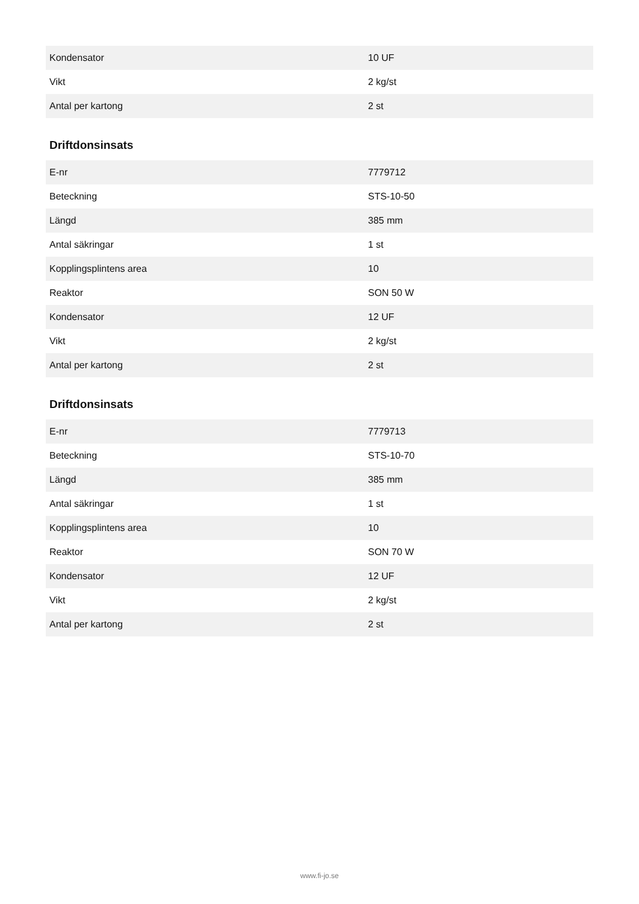| Kondensator | 10 UF |
| Vikt | 2 kg/st |
| Antal per kartong | 2 st |
Driftdonsinsats
| E-nr | 7779712 |
| Beteckning | STS-10-50 |
| Längd | 385 mm |
| Antal säkringar | 1 st |
| Kopplingsplintens area | 10 |
| Reaktor | SON 50 W |
| Kondensator | 12 UF |
| Vikt | 2 kg/st |
| Antal per kartong | 2 st |
Driftdonsinsats
| E-nr | 7779713 |
| Beteckning | STS-10-70 |
| Längd | 385 mm |
| Antal säkringar | 1 st |
| Kopplingsplintens area | 10 |
| Reaktor | SON 70 W |
| Kondensator | 12 UF |
| Vikt | 2 kg/st |
| Antal per kartong | 2 st |
www.fi-jo.se